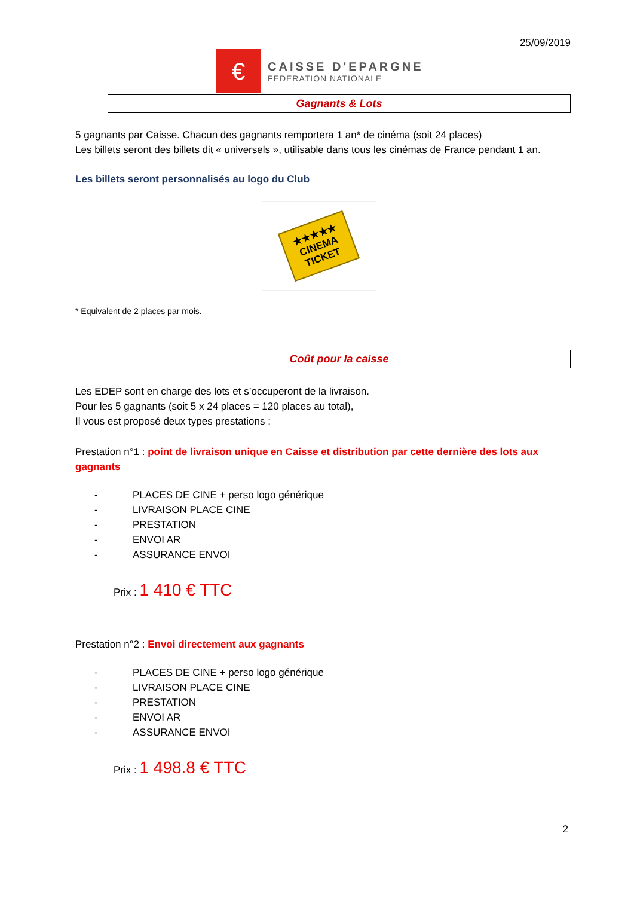25/09/2019
€
CAISSE D'EPARGNE
FEDERATION NATIONALE
Gagnants & Lots
5 gagnants par Caisse. Chacun des gagnants remportera 1 an* de cinéma (soit 24 places)
Les billets seront des billets dit « universels », utilisable dans tous les cinémas de France pendant 1 an.
Les billets seront personnalisés au logo du Club
★★★★★
CINEMA
TICKET
* Equivalent de 2 places par mois.
Coût pour la caisse
Les EDEP sont en charge des lots et s’occuperont de la livraison.
Pour les 5 gagnants (soit 5 x 24 places = 120 places au total),
Il vous est proposé deux types prestations :
Prestation n°1 : point de livraison unique en Caisse et distribution par cette dernière des lots aux gagnants
- PLACES DE CINE + perso logo générique
- LIVRAISON PLACE CINE
- PRESTATION
- ENVOI AR
- ASSURANCE ENVOI
Prix : 1 410 € TTC
Prestation n°2 : Envoi directement aux gagnants
- PLACES DE CINE + perso logo générique
- LIVRAISON PLACE CINE
- PRESTATION
- ENVOI AR
- ASSURANCE ENVOI
Prix : 1 498.8 € TTC
2